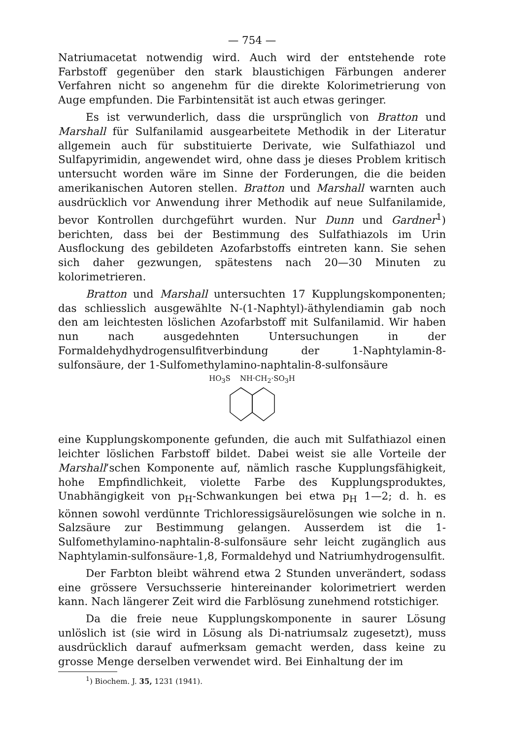— 754 —
Natriumacetat notwendig wird. Auch wird der entstehende rote Farbstoff gegenüber den stark blaustichigen Färbungen anderer Verfahren nicht so angenehm für die direkte Kolorimetrierung von Auge empfunden. Die Farbintensität ist auch etwas geringer.
Es ist verwunderlich, dass die ursprünglich von Bratton und Marshall für Sulfanilamid ausgearbeitete Methodik in der Literatur allgemein auch für substituierte Derivate, wie Sulfathiazol und Sulfapyrimidin, angewendet wird, ohne dass je dieses Problem kritisch untersucht worden wäre im Sinne der Forderungen, die die beiden amerikanischen Autoren stellen. Bratton und Marshall warnten auch ausdrücklich vor Anwendung ihrer Methodik auf neue Sulfanilamide, bevor Kontrollen durchgeführt wurden. Nur Dunn und Gardner<sup>1</sup>) berichten, dass bei der Bestimmung des Sulfathiazols im Urin Ausflockung des gebildeten Azofarbstoffs eintreten kann. Sie sehen sich daher gezwungen, spätestens nach 20—30 Minuten zu kolorimetrieren.
Bratton und Marshall untersuchten 17 Kupplungskomponenten; das schliesslich ausgewählte N-(1-Naphtyl)-äthylendiamin gab noch den am leichtesten löslichen Azofarbstoff mit Sulfanilamid. Wir haben nun nach ausgedehnten Untersuchungen in der Formaldehydhydrogensulfitverbindung der 1-Naphtylamin-8-sulfonsäure, der 1-Sulfomethylamino-naphtalin-8-sulfonsäure
HO<sub>3</sub>S NH·CH<sub>2</sub>·SO<sub>3</sub>H
eine Kupplungskomponente gefunden, die auch mit Sulfathiazol einen leichter löslichen Farbstoff bildet. Dabei weist sie alle Vorteile der Marshall’schen Komponente auf, nämlich rasche Kupplungsfähigkeit, hohe Empfindlichkeit, violette Farbe des Kupplungsproduktes, Unabhängigkeit von p<sub>H</sub>-Schwankungen bei etwa p<sub>H</sub> 1—2; d. h. es können sowohl verdünnte Trichloressigsäurelösungen wie solche in n. Salzsäure zur Bestimmung gelangen. Ausserdem ist die 1-Sulfomethylamino-naphtalin-8-sulfonsäure sehr leicht zugänglich aus Naphtylamin-sulfonsäure-1,8, Formaldehyd und Natriumhydrogensulfit.
Der Farbton bleibt während etwa 2 Stunden unverändert, sodass eine grössere Versuchsserie hintereinander kolorimetriert werden kann. Nach längerer Zeit wird die Farblösung zunehmend rotstichiger.
Da die freie neue Kupplungskomponente in saurer Lösung unlöslich ist (sie wird in Lösung als Di-natriumsalz zugesetzt), muss ausdrücklich darauf aufmerksam gemacht werden, dass keine zu grosse Menge derselben verwendet wird. Bei Einhaltung der im
<sup>1</sup>) Biochem. J. 35, 1231 (1941).